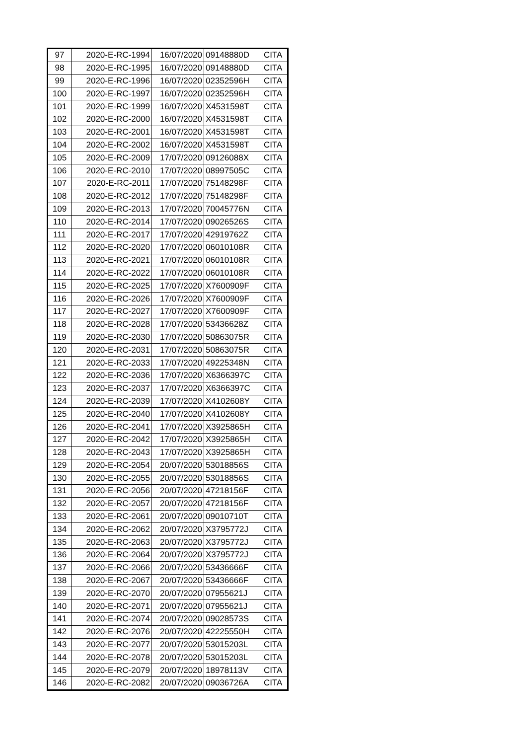| 97 | 2020-E-RC-1994 | 16/07/2020 | 09148880D | CITA |
| 98 | 2020-E-RC-1995 | 16/07/2020 | 09148880D | CITA |
| 99 | 2020-E-RC-1996 | 16/07/2020 | 02352596H | CITA |
| 100 | 2020-E-RC-1997 | 16/07/2020 | 02352596H | CITA |
| 101 | 2020-E-RC-1999 | 16/07/2020 | X4531598T | CITA |
| 102 | 2020-E-RC-2000 | 16/07/2020 | X4531598T | CITA |
| 103 | 2020-E-RC-2001 | 16/07/2020 | X4531598T | CITA |
| 104 | 2020-E-RC-2002 | 16/07/2020 | X4531598T | CITA |
| 105 | 2020-E-RC-2009 | 17/07/2020 | 09126088X | CITA |
| 106 | 2020-E-RC-2010 | 17/07/2020 | 08997505C | CITA |
| 107 | 2020-E-RC-2011 | 17/07/2020 | 75148298F | CITA |
| 108 | 2020-E-RC-2012 | 17/07/2020 | 75148298F | CITA |
| 109 | 2020-E-RC-2013 | 17/07/2020 | 70045776N | CITA |
| 110 | 2020-E-RC-2014 | 17/07/2020 | 09026526S | CITA |
| 111 | 2020-E-RC-2017 | 17/07/2020 | 42919762Z | CITA |
| 112 | 2020-E-RC-2020 | 17/07/2020 | 06010108R | CITA |
| 113 | 2020-E-RC-2021 | 17/07/2020 | 06010108R | CITA |
| 114 | 2020-E-RC-2022 | 17/07/2020 | 06010108R | CITA |
| 115 | 2020-E-RC-2025 | 17/07/2020 | X7600909F | CITA |
| 116 | 2020-E-RC-2026 | 17/07/2020 | X7600909F | CITA |
| 117 | 2020-E-RC-2027 | 17/07/2020 | X7600909F | CITA |
| 118 | 2020-E-RC-2028 | 17/07/2020 | 53436628Z | CITA |
| 119 | 2020-E-RC-2030 | 17/07/2020 | 50863075R | CITA |
| 120 | 2020-E-RC-2031 | 17/07/2020 | 50863075R | CITA |
| 121 | 2020-E-RC-2033 | 17/07/2020 | 49225348N | CITA |
| 122 | 2020-E-RC-2036 | 17/07/2020 | X6366397C | CITA |
| 123 | 2020-E-RC-2037 | 17/07/2020 | X6366397C | CITA |
| 124 | 2020-E-RC-2039 | 17/07/2020 | X4102608Y | CITA |
| 125 | 2020-E-RC-2040 | 17/07/2020 | X4102608Y | CITA |
| 126 | 2020-E-RC-2041 | 17/07/2020 | X3925865H | CITA |
| 127 | 2020-E-RC-2042 | 17/07/2020 | X3925865H | CITA |
| 128 | 2020-E-RC-2043 | 17/07/2020 | X3925865H | CITA |
| 129 | 2020-E-RC-2054 | 20/07/2020 | 53018856S | CITA |
| 130 | 2020-E-RC-2055 | 20/07/2020 | 53018856S | CITA |
| 131 | 2020-E-RC-2056 | 20/07/2020 | 47218156F | CITA |
| 132 | 2020-E-RC-2057 | 20/07/2020 | 47218156F | CITA |
| 133 | 2020-E-RC-2061 | 20/07/2020 | 09010710T | CITA |
| 134 | 2020-E-RC-2062 | 20/07/2020 | X3795772J | CITA |
| 135 | 2020-E-RC-2063 | 20/07/2020 | X3795772J | CITA |
| 136 | 2020-E-RC-2064 | 20/07/2020 | X3795772J | CITA |
| 137 | 2020-E-RC-2066 | 20/07/2020 | 53436666F | CITA |
| 138 | 2020-E-RC-2067 | 20/07/2020 | 53436666F | CITA |
| 139 | 2020-E-RC-2070 | 20/07/2020 | 07955621J | CITA |
| 140 | 2020-E-RC-2071 | 20/07/2020 | 07955621J | CITA |
| 141 | 2020-E-RC-2074 | 20/07/2020 | 09028573S | CITA |
| 142 | 2020-E-RC-2076 | 20/07/2020 | 42225550H | CITA |
| 143 | 2020-E-RC-2077 | 20/07/2020 | 53015203L | CITA |
| 144 | 2020-E-RC-2078 | 20/07/2020 | 53015203L | CITA |
| 145 | 2020-E-RC-2079 | 20/07/2020 | 18978113V | CITA |
| 146 | 2020-E-RC-2082 | 20/07/2020 | 09036726A | CITA |